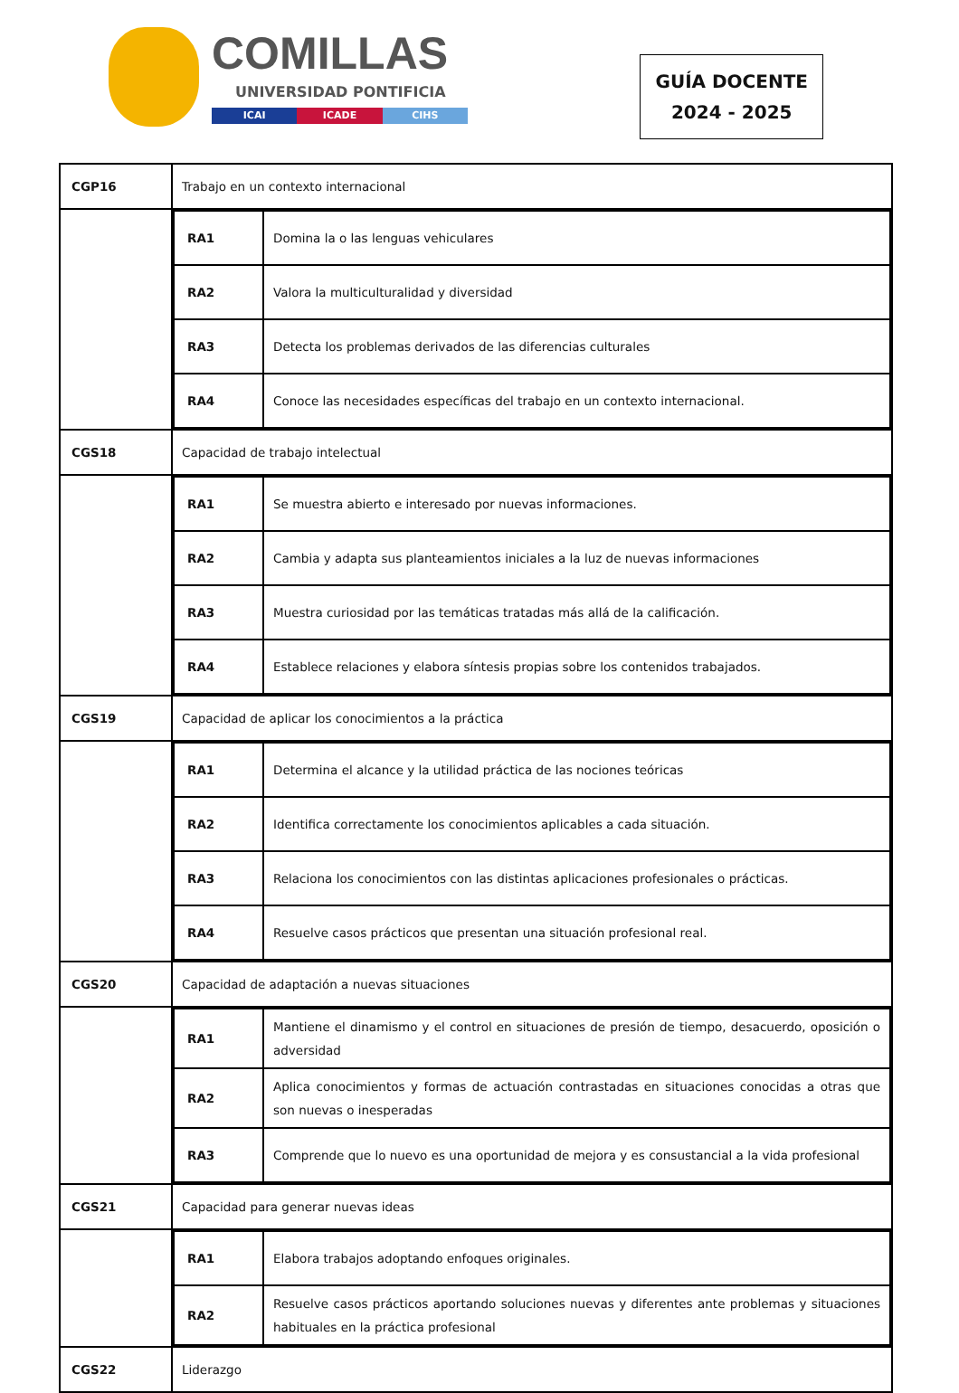COMILLAS
UNIVERSIDAD PONTIFICIA
ICAI ICADE CIHS
GUÍA DOCENTE
2024 - 2025
| CGP16 | Trabajo en un contexto internacional |
| | / RA1 / Domina la o las lenguas vehiculares / / RA2 / Valora la multiculturalidad y diversidad / / RA3 / Detecta los problemas derivados de las diferencias culturales / / RA4 / Conoce las necesidades específicas del trabajo en un contexto internacional. / |
| CGS18 | Capacidad de trabajo intelectual |
| | / RA1 / Se muestra abierto e interesado por nuevas informaciones. / / RA2 / Cambia y adapta sus planteamientos iniciales a la luz de nuevas informaciones / / RA3 / Muestra curiosidad por las temáticas tratadas más allá de la calificación. / / RA4 / Establece relaciones y elabora síntesis propias sobre los contenidos trabajados. / |
| CGS19 | Capacidad de aplicar los conocimientos a la práctica |
| | / RA1 / Determina el alcance y la utilidad práctica de las nociones teóricas / / RA2 / Identifica correctamente los conocimientos aplicables a cada situación. / / RA3 / Relaciona los conocimientos con las distintas aplicaciones profesionales o prácticas. / / RA4 / Resuelve casos prácticos que presentan una situación profesional real. / |
| CGS20 | Capacidad de adaptación a nuevas situaciones |
| | / RA1 / Mantiene el dinamismo y el control en situaciones de presión de tiempo, desacuerdo, oposición o adversidad / / RA2 / Aplica conocimientos y formas de actuación contrastadas en situaciones conocidas a otras que son nuevas o inesperadas / / RA3 / Comprende que lo nuevo es una oportunidad de mejora y es consustancial a la vida profesional / |
| CGS21 | Capacidad para generar nuevas ideas |
| | / RA1 / Elabora trabajos adoptando enfoques originales. / / RA2 / Resuelve casos prácticos aportando soluciones nuevas y diferentes ante problemas y situaciones habituales en la práctica profesional / |
| CGS22 | Liderazgo |